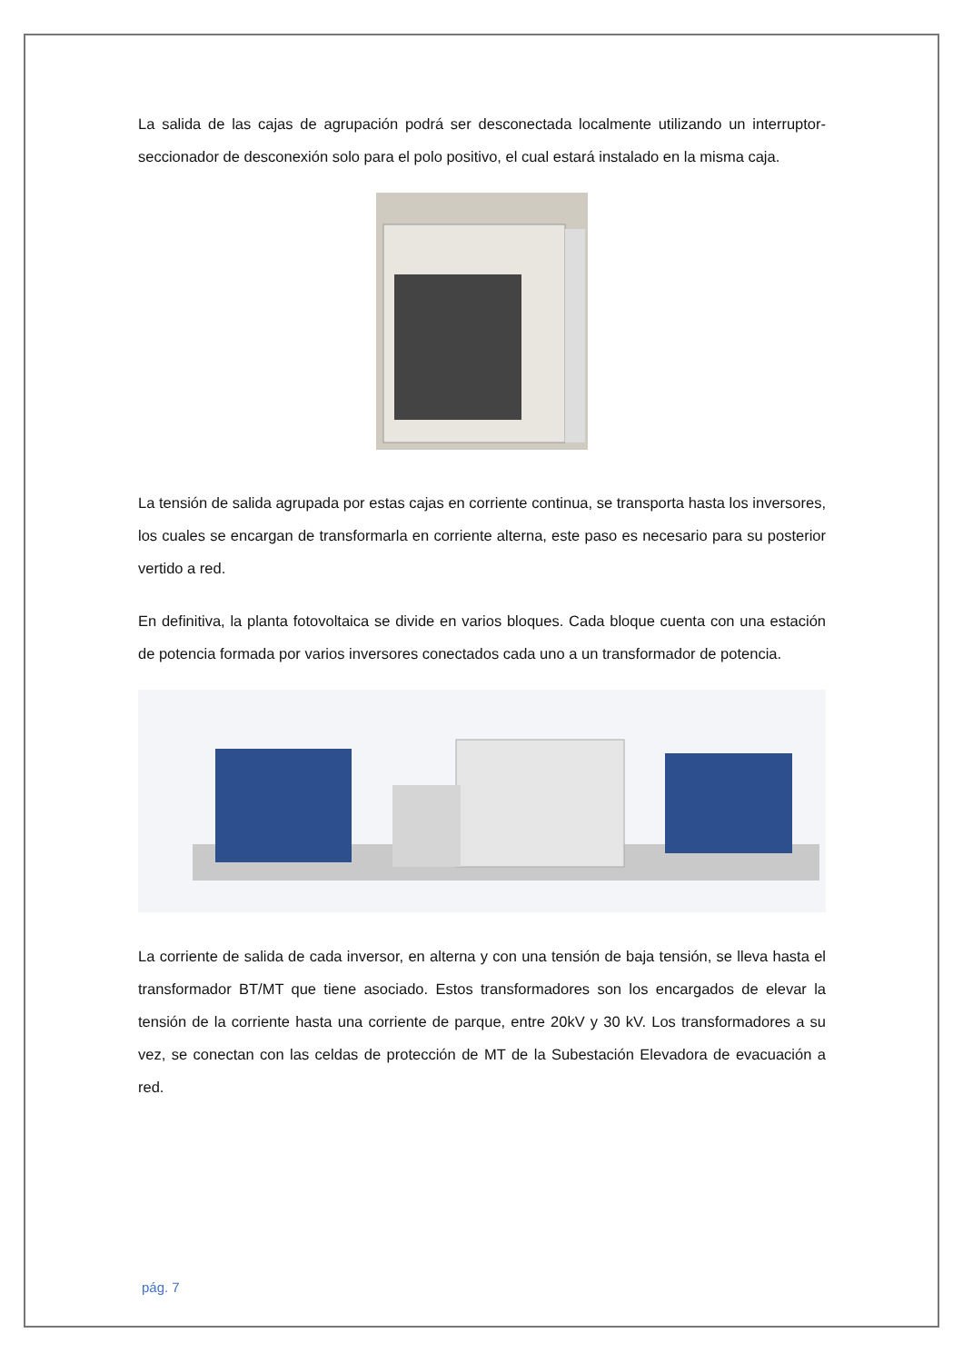La salida de las cajas de agrupación podrá ser desconectada localmente utilizando un interruptor- seccionador de desconexión solo para el polo positivo, el cual estará instalado en la misma caja.
La tensión de salida agrupada por estas cajas en corriente continua, se transporta hasta los inversores, los cuales se encargan de transformarla en corriente alterna, este paso es necesario para su posterior vertido a red.
En definitiva, la planta fotovoltaica se divide en varios bloques. Cada bloque cuenta con una estación de potencia formada por varios inversores conectados cada uno a un transformador de potencia.
La corriente de salida de cada inversor, en alterna y con una tensión de baja tensión, se lleva hasta el transformador BT/MT que tiene asociado. Estos transformadores son los encargados de elevar la tensión de la corriente hasta una corriente de parque, entre 20kV y 30 kV. Los transformadores a su vez, se conectan con las celdas de protección de MT de la Subestación Elevadora de evacuación a red.
pág. 7